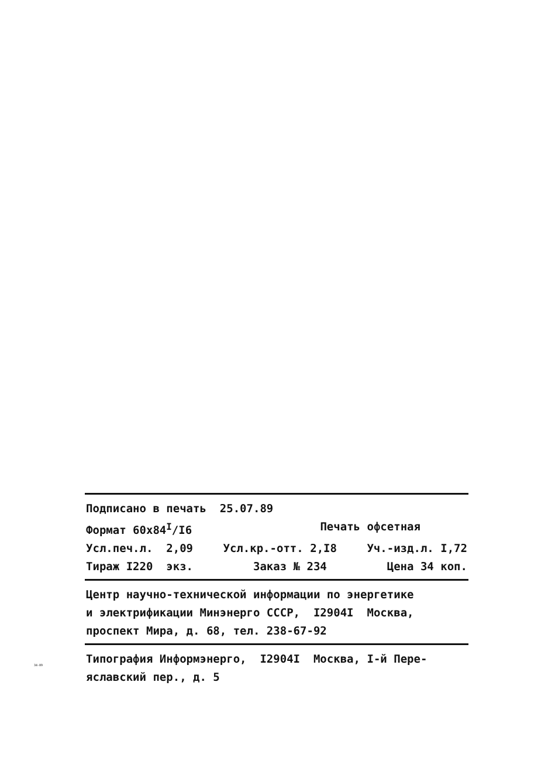Подписано в печать 25.07.89
Формат 60х84<sup>I</sup>/I6 Печать офсетная
Усл.печ.л. 2,09 Усл.кр.-отт. 2,I8 Уч.-изд.л. I,72
Тираж I220 экз. Заказ № 234 Цена 34 коп.
Центр научно-технической информации по энергетике
и электрификации Минэнерго СССР, I2904I Москва,
проспект Мира, д. 68, тел. 238-67-92
Типография Информэнерго, I2904I Москва, I-й Пере-
яславский пер., д. 5
34-89